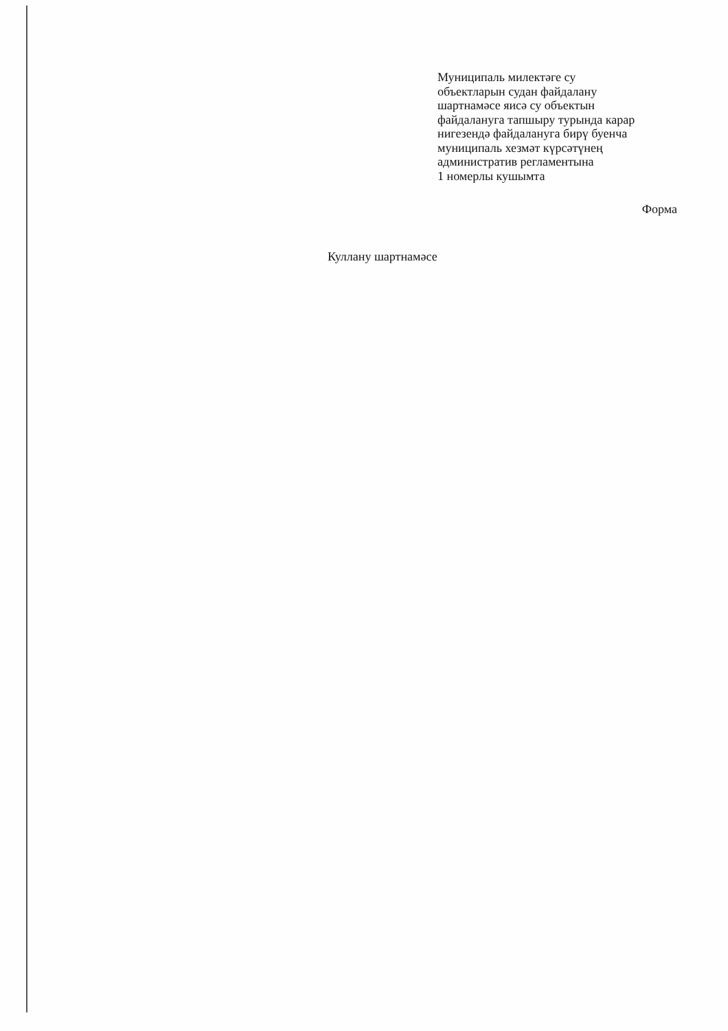Муниципаль милектәге су
объектларын судан файдалану
шартнамәсе яисә су объектын
файдалануга тапшыру турында карар
нигезендә файдалануга бирү буенча
муниципаль хезмәт күрсәтүнең
административ регламентына
1 номерлы кушымта
Форма
Куллану шартнамәсе